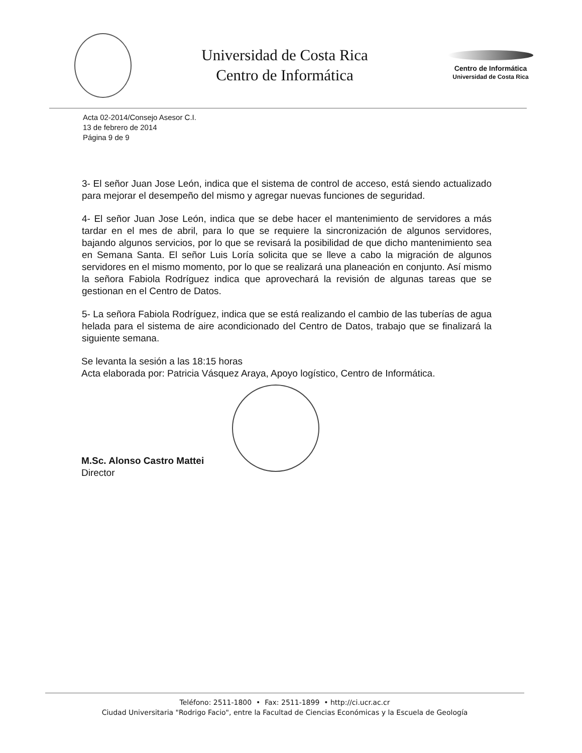Universidad de Costa Rica
Centro de Informática
Centro de Informática
Universidad de Costa Rica
Acta 02-2014/Consejo Asesor C.I.
13 de febrero de 2014
Página 9 de 9
3- El señor Juan Jose León, indica que el sistema de control de acceso, está siendo actualizado para mejorar el desempeño del mismo y agregar nuevas funciones de seguridad.
4- El señor Juan Jose León, indica que se debe hacer el mantenimiento de servidores a más tardar en el mes de abril, para lo que se requiere la sincronización de algunos servidores, bajando algunos servicios, por lo que se revisará la posibilidad de que dicho mantenimiento sea en Semana Santa. El señor Luis Loría solicita que se lleve a cabo la migración de algunos servidores en el mismo momento, por lo que se realizará una planeación en conjunto. Así mismo la señora Fabiola Rodríguez indica que aprovechará la revisión de algunas tareas que se gestionan en el Centro de Datos.
5- La señora Fabiola Rodríguez, indica que se está realizando el cambio de las tuberías de agua helada para el sistema de aire acondicionado del Centro de Datos, trabajo que se finalizará la siguiente semana.
Se levanta la sesión a las 18:15 horas
Acta elaborada por: Patricia Vásquez Araya, Apoyo logístico, Centro de Informática.
M.Sc. Alonso Castro Mattei
Director
Teléfono: 2511-1800 • Fax: 2511-1899 • http://ci.ucr.ac.cr
Ciudad Universitaria "Rodrigo Facio", entre la Facultad de Ciencias Económicas y la Escuela de Geología